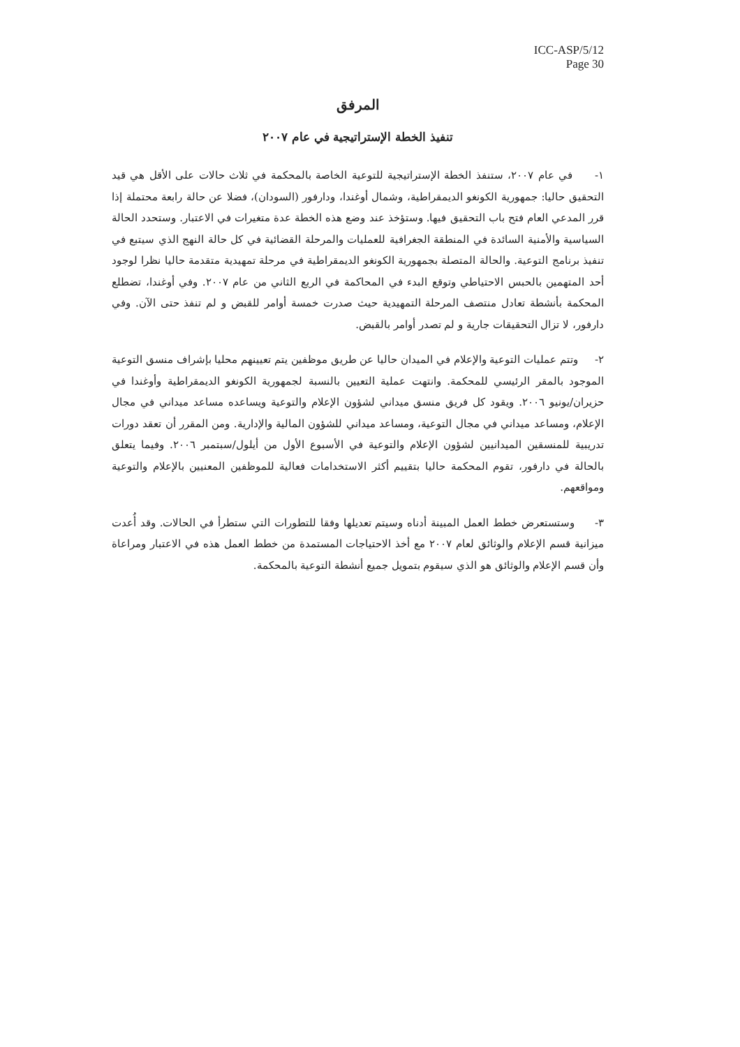ICC-ASP/5/12
Page 30
المرفق
تنفيذ الخطة الإستراتيجية في عام ٢٠٠٧
١- في عام ٢٠٠٧، ستنفذ الخطة الإستراتيجية للتوعية الخاصة بالمحكمة في ثلاث حالات على الأقل هي قيد التحقيق حاليا: جمهورية الكونغو الديمقراطية، وشمال أوغندا، ودارفور (السودان)، فضلا عن حالة رابعة محتملة إذا قرر المدعي العام فتح باب التحقيق فيها. وستؤخذ عند وضع هذه الخطة عدة متغيرات في الاعتبار. وستحدد الحالة السياسية والأمنية السائدة في المنطقة الجغرافية للعمليات والمرحلة القضائية في كل حالة النهج الذي سيتبع في تنفيذ برنامج التوعية. والحالة المتصلة بجمهورية الكونغو الديمقراطية في مرحلة تمهيدية متقدمة حاليا نظرا لوجود أحد المتهمين بالحبس الاحتياطي وتوقع البدء في المحاكمة في الربع الثاني من عام ٢٠٠٧. وفي أوغندا، تضطلع المحكمة بأنشطة تعادل منتصف المرحلة التمهيدية حيث صدرت خمسة أوامر للقبض و لم تنفذ حتى الآن. وفي دارفور، لا تزال التحقيقات جارية و لم تصدر أوامر بالقبض.
٢- وتتم عمليات التوعية والإعلام في الميدان حاليا عن طريق موظفين يتم تعيينهم محليا بإشراف منسق التوعية الموجود بالمقر الرئيسي للمحكمة. وانتهت عملية التعيين بالنسبة لجمهورية الكونغو الديمقراطية وأوغندا في حزيران/يونيو ٢٠٠٦. ويقود كل فريق منسق ميداني لشؤون الإعلام والتوعية ويساعده مساعد ميداني في مجال الإعلام، ومساعد ميداني في مجال التوعية، ومساعد ميداني للشؤون المالية والإدارية. ومن المقرر أن تعقد دورات تدريبية للمنسقين الميدانيين لشؤون الإعلام والتوعية في الأسبوع الأول من أيلول/سبتمبر ٢٠٠٦. وفيما يتعلق بالحالة في دارفور، تقوم المحكمة حاليا بتقييم أكثر الاستخدامات فعالية للموظفين المعنيين بالإعلام والتوعية ومواقعهم.
٣- وستستعرض خطط العمل المبينة أدناه وسيتم تعديلها وفقا للتطورات التي ستطرأ في الحالات. وقد أُعدت ميزانية قسم الإعلام والوثائق لعام ٢٠٠٧ مع أخذ الاحتياجات المستمدة من خطط العمل هذه في الاعتبار ومراعاة وأن قسم الإعلام والوثائق هو الذي سيقوم بتمويل جميع أنشطة التوعية بالمحكمة.